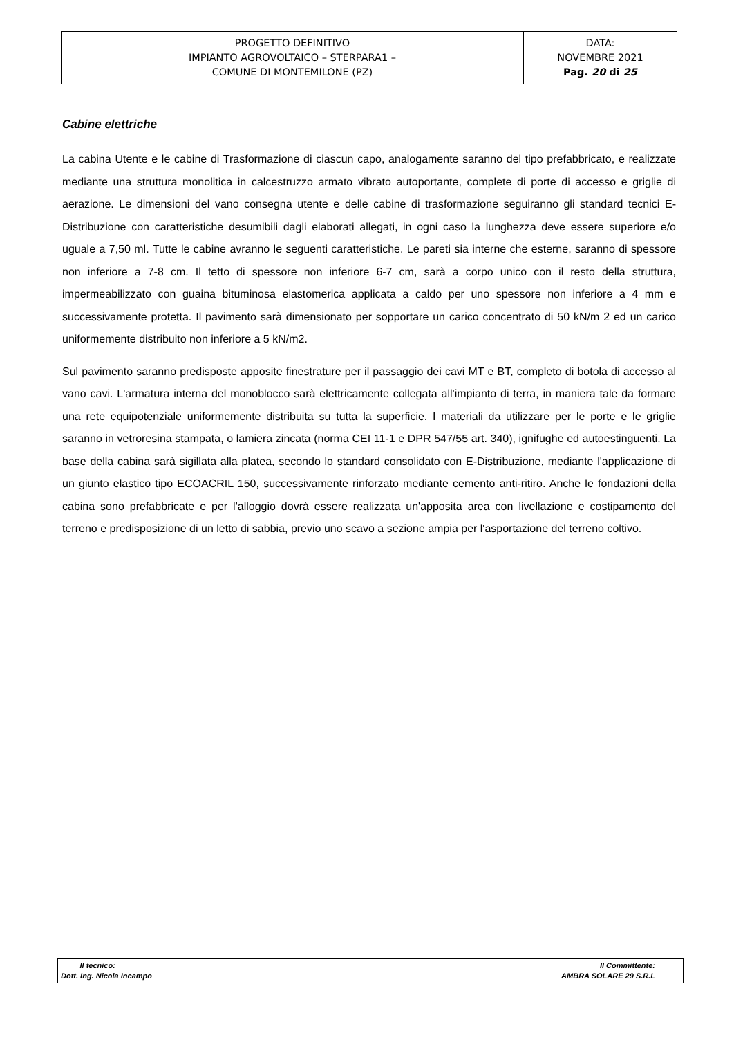| PROGETTO DEFINITIVO IMPIANTO AGROVOLTAICO – STERPARA1 – COMUNE DI MONTEMILONE (PZ) | DATA: NOVEMBRE 2021 Pag. 20 di 25 |
Cabine elettriche
La cabina Utente e le cabine di Trasformazione di ciascun capo, analogamente saranno del tipo prefabbricato, e realizzate mediante una struttura monolitica in calcestruzzo armato vibrato autoportante, complete di porte di accesso e griglie di aerazione. Le dimensioni del vano consegna utente e delle cabine di trasformazione seguiranno gli standard tecnici E-Distribuzione con caratteristiche desumibili dagli elaborati allegati, in ogni caso la lunghezza deve essere superiore e/o uguale a 7,50 ml. Tutte le cabine avranno le seguenti caratteristiche. Le pareti sia interne che esterne, saranno di spessore non inferiore a 7-8 cm. Il tetto di spessore non inferiore 6-7 cm, sarà a corpo unico con il resto della struttura, impermeabilizzato con guaina bituminosa elastomerica applicata a caldo per uno spessore non inferiore a 4 mm e successivamente protetta. Il pavimento sarà dimensionato per sopportare un carico concentrato di 50 kN/m 2 ed un carico uniformemente distribuito non inferiore a 5 kN/m2.
Sul pavimento saranno predisposte apposite finestrature per il passaggio dei cavi MT e BT, completo di botola di accesso al vano cavi. L'armatura interna del monoblocco sarà elettricamente collegata all'impianto di terra, in maniera tale da formare una rete equipotenziale uniformemente distribuita su tutta la superficie. I materiali da utilizzare per le porte e le griglie saranno in vetroresina stampata, o lamiera zincata (norma CEI 11-1 e DPR 547/55 art. 340), ignifughe ed autoestinguenti. La base della cabina sarà sigillata alla platea, secondo lo standard consolidato con E-Distribuzione, mediante l'applicazione di un giunto elastico tipo ECOACRIL 150, successivamente rinforzato mediante cemento anti-ritiro. Anche le fondazioni della cabina sono prefabbricate e per l'alloggio dovrà essere realizzata un'apposita area con livellazione e costipamento del terreno e predisposizione di un letto di sabbia, previo uno scavo a sezione ampia per l'asportazione del terreno coltivo.
| Il tecnico: Dott. Ing. Nicola Incampo | Il Committente: AMBRA SOLARE 29 S.R.L |